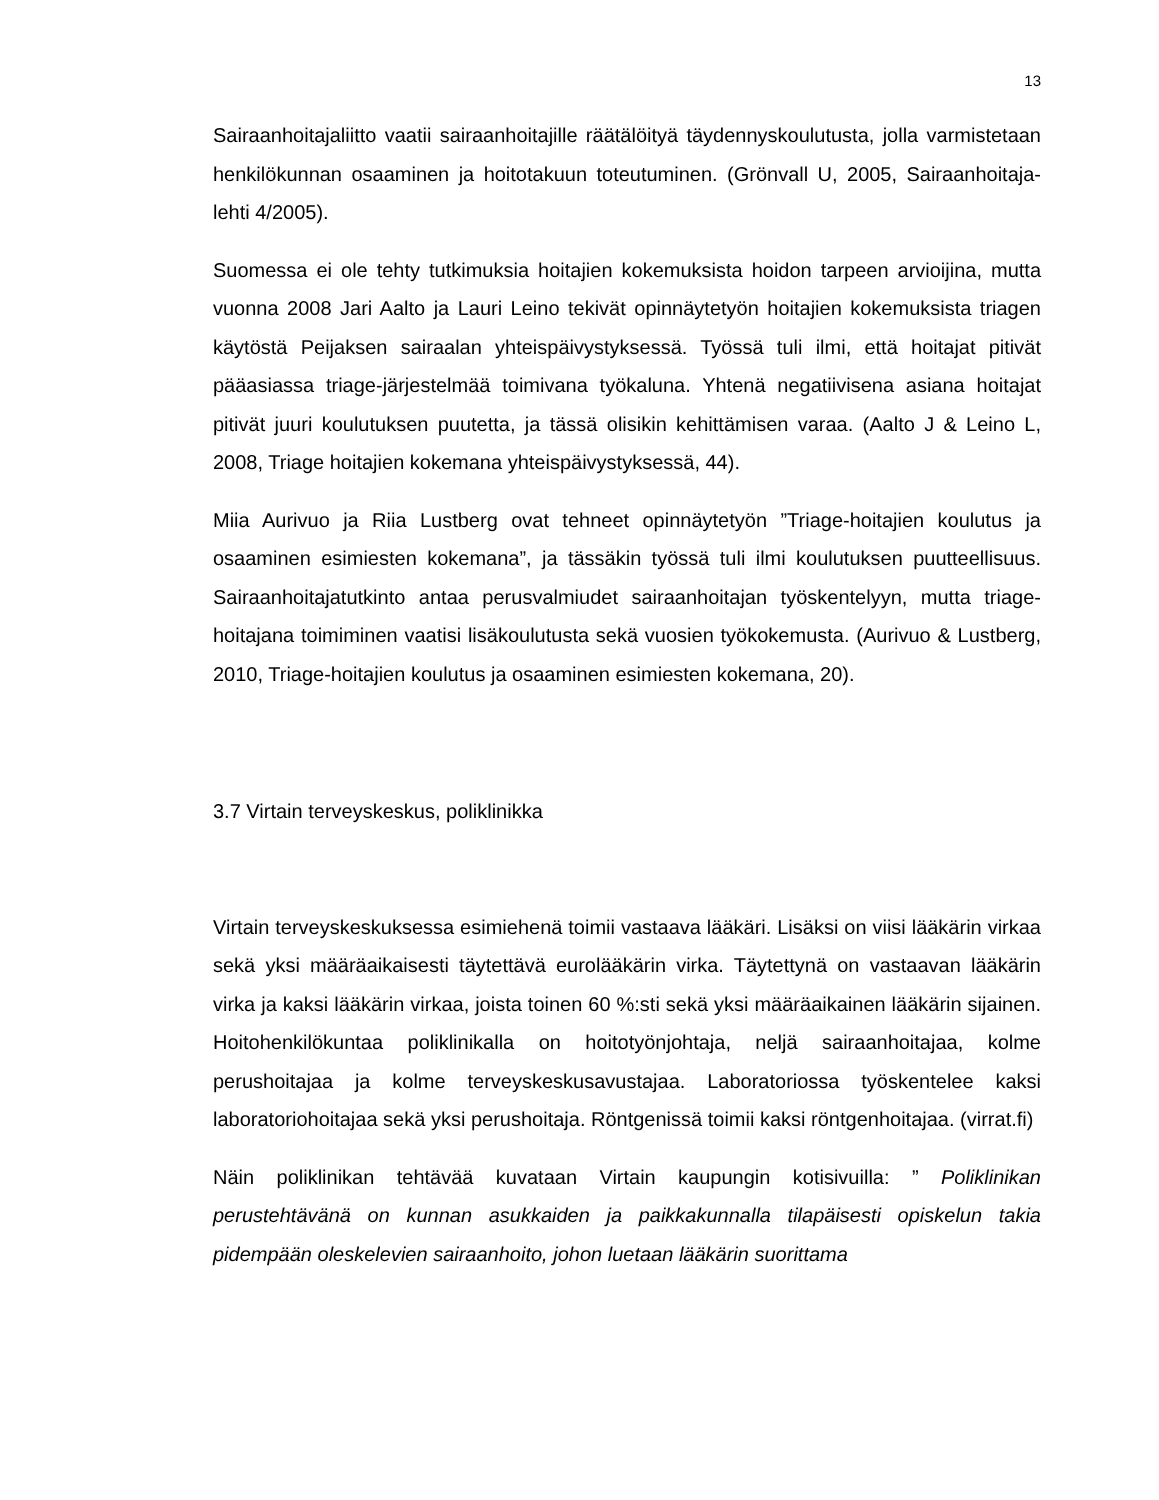13
Sairaanhoitajaliitto vaatii sairaanhoitajille räätälöityä täydennyskoulutusta, jolla varmistetaan henkilökunnan osaaminen ja hoitotakuun toteutuminen. (Grönvall U, 2005, Sairaanhoitaja-lehti 4/2005).
Suomessa ei ole tehty tutkimuksia hoitajien kokemuksista hoidon tarpeen arvioijina, mutta vuonna 2008 Jari Aalto ja Lauri Leino tekivät opinnäytetyön hoitajien kokemuksista triagen käytöstä Peijaksen sairaalan yhteispäivystyksessä. Työssä tuli ilmi, että hoitajat pitivät pääasiassa triage-järjestelmää toimivana työkaluna. Yhtenä negatiivisena asiana hoitajat pitivät juuri koulutuksen puutetta, ja tässä olisikin kehittämisen varaa. (Aalto J & Leino L, 2008, Triage hoitajien kokemana yhteispäivystyksessä, 44).
Miia Aurivuo ja Riia Lustberg ovat tehneet opinnäytetyön ”Triage-hoitajien koulutus ja osaaminen esimiesten kokemana”, ja tässäkin työssä tuli ilmi koulutuksen puutteellisuus. Sairaanhoitajatutkinto antaa perusvalmiudet sairaanhoitajan työskentelyyn, mutta triage-hoitajana toimiminen vaatisi lisäkoulutusta sekä vuosien työkokemusta. (Aurivuo & Lustberg, 2010, Triage-hoitajien koulutus ja osaaminen esimiesten kokemana, 20).
3.7 Virtain terveyskeskus, poliklinikka
Virtain terveyskeskuksessa esimiehenä toimii vastaava lääkäri. Lisäksi on viisi lääkärin virkaa sekä yksi määräaikaisesti täytettävä eurolääkärin virka. Täytettynä on vastaavan lääkärin virka ja kaksi lääkärin virkaa, joista toinen 60 %:sti sekä yksi määräaikainen lääkärin sijainen. Hoitohenkilökuntaa poliklinikalla on hoitotyönjohtaja, neljä sairaanhoitajaa, kolme perushoitajaa ja kolme terveyskeskusavustajaa. Laboratoriossa työskentelee kaksi laboratoriohoitajaa sekä yksi perushoitaja. Röntgenissä toimii kaksi röntgenhoitajaa. (virrat.fi)
Näin poliklinikan tehtävää kuvataan Virtain kaupungin kotisivuilla: ” Poliklinikan perustehtävänä on kunnan asukkaiden ja paikkakunnalla tilapäisesti opiskelun takia pidempään oleskelevien sairaanhoito, johon luetaan lääkärin suorittama